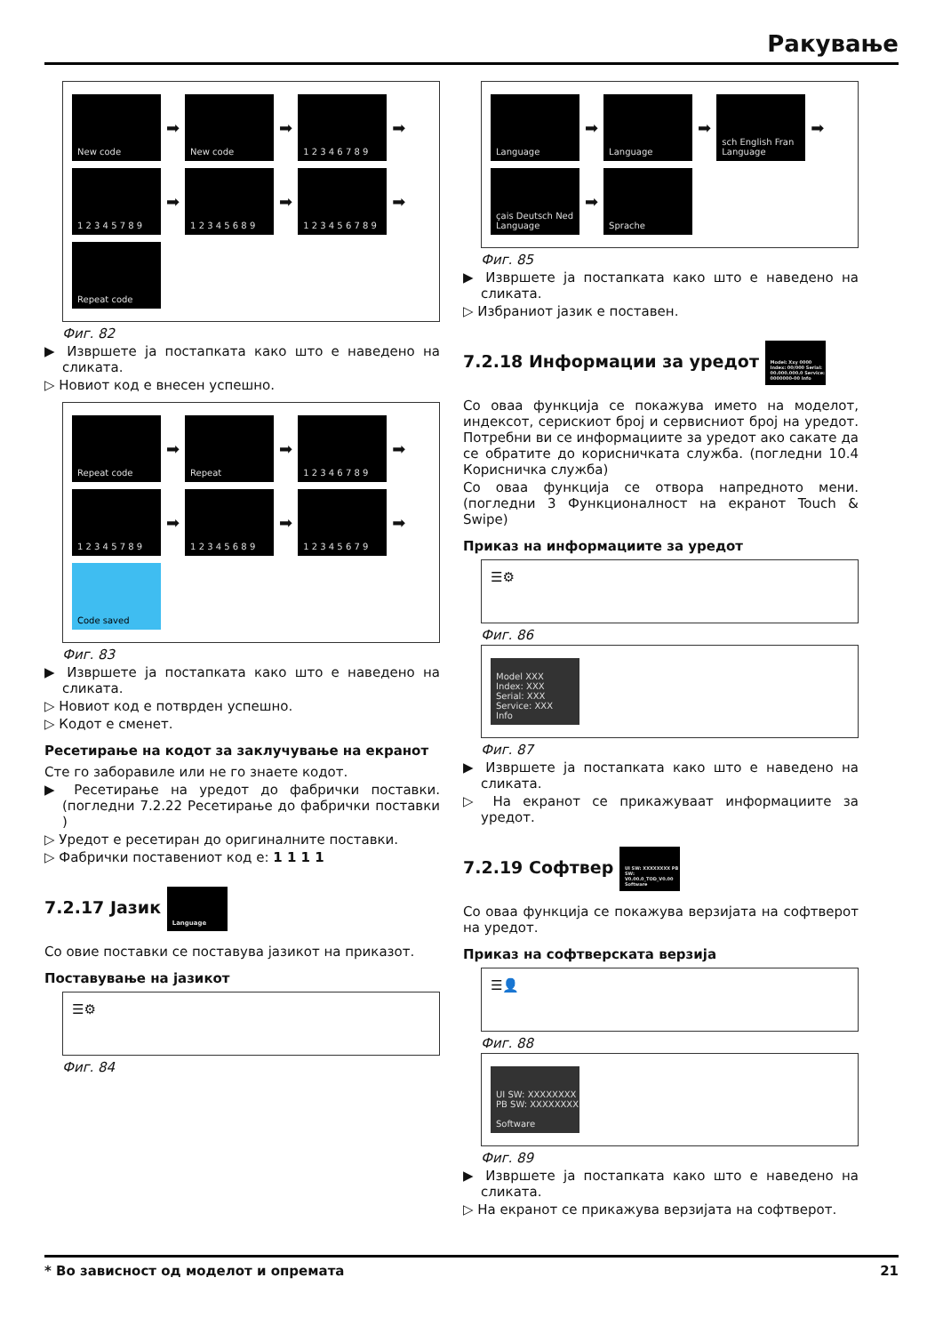Ракување
New code
➡
New code
➡
1 2 3 4 6 7 8 9
➡
1 2 3 4 5 7 8 9
➡
1 2 3 4 5 6 8 9
➡
1 2 3 4 5 6 7 8 9
➡
Repeat code
Фиг. 82
▶ Извршете ја постапката како што е наведено на сликата.
▷ Новиот код е внесен успешно.
Repeat code
➡
Repeat
➡
1 2 3 4 6 7 8 9
➡
1 2 3 4 5 7 8 9
➡
1 2 3 4 5 6 8 9
➡
1 2 3 4 5 6 7 9
➡
Code saved
Фиг. 83
▶ Извршете ја постапката како што е наведено на сликата.
▷ Новиот код е потврден успешно.
▷ Кодот е сменет.
Ресетирање на кодот за заклучување на екранот
Сте го заборавиле или не го знаете кодот.
▶ Ресетирање на уредот до фабрички поставки. (погледни 7.2.22 Ресетирање до фабрички поставки )
▷ Уредот е ресетиран до оригиналните поставки.
▷ Фабрички поставениот код е: 1 1 1 1
7.2.17 Јазик Language
Со овие поставки се поставува јазикот на приказот.
Поставување на јазикот
☰⚙
Фиг. 84
Language
➡
Language
➡
sch English Fran Language
➡
çais Deutsch Ned Language
➡
Sprache
Фиг. 85
▶ Извршете ја постапката како што е наведено на сликата.
▷ Избраниот јазик е поставен.
7.2.18 Информации за уредот Model: Xxy 0000 Index: 00/000 Serial: 00.000.000.0 Service: 0000000-00 Info
Со оваа функција се покажува името на моделот, индексот, серискиот број и сервисниот број на уредот. Потребни ви се информациите за уредот ако сакате да се обратите до корисничката служба. (погледни 10.4 Корисничка служба)
Со оваа функција се отвора напредното мени. (погледни 3 Функционалност на екранот Touch & Swipe)
Приказ на информациите за уредот
☰⚙
Фиг. 86
Model XXX
Index: XXX
Serial: XXX
Service: XXX
Info
Фиг. 87
▶ Извршете ја постапката како што е наведено на сликата.
▷ На екранот се прикажуваат информациите за уредот.
7.2.19 Софтвер UI SW: XXXXXXXX PB SW: V0.00.0_TOD_V0.00 Software
Со оваа функција се покажува верзијата на софтверот на уредот.
Приказ на софтверската верзија
☰👤
Фиг. 88
UI SW: XXXXXXXX
PB SW: XXXXXXXX
Software
Фиг. 89
▶ Извршете ја постапката како што е наведено на сликата.
▷ На екранот се прикажува верзијата на софтверот.
* Во зависност од моделот и опремата 21